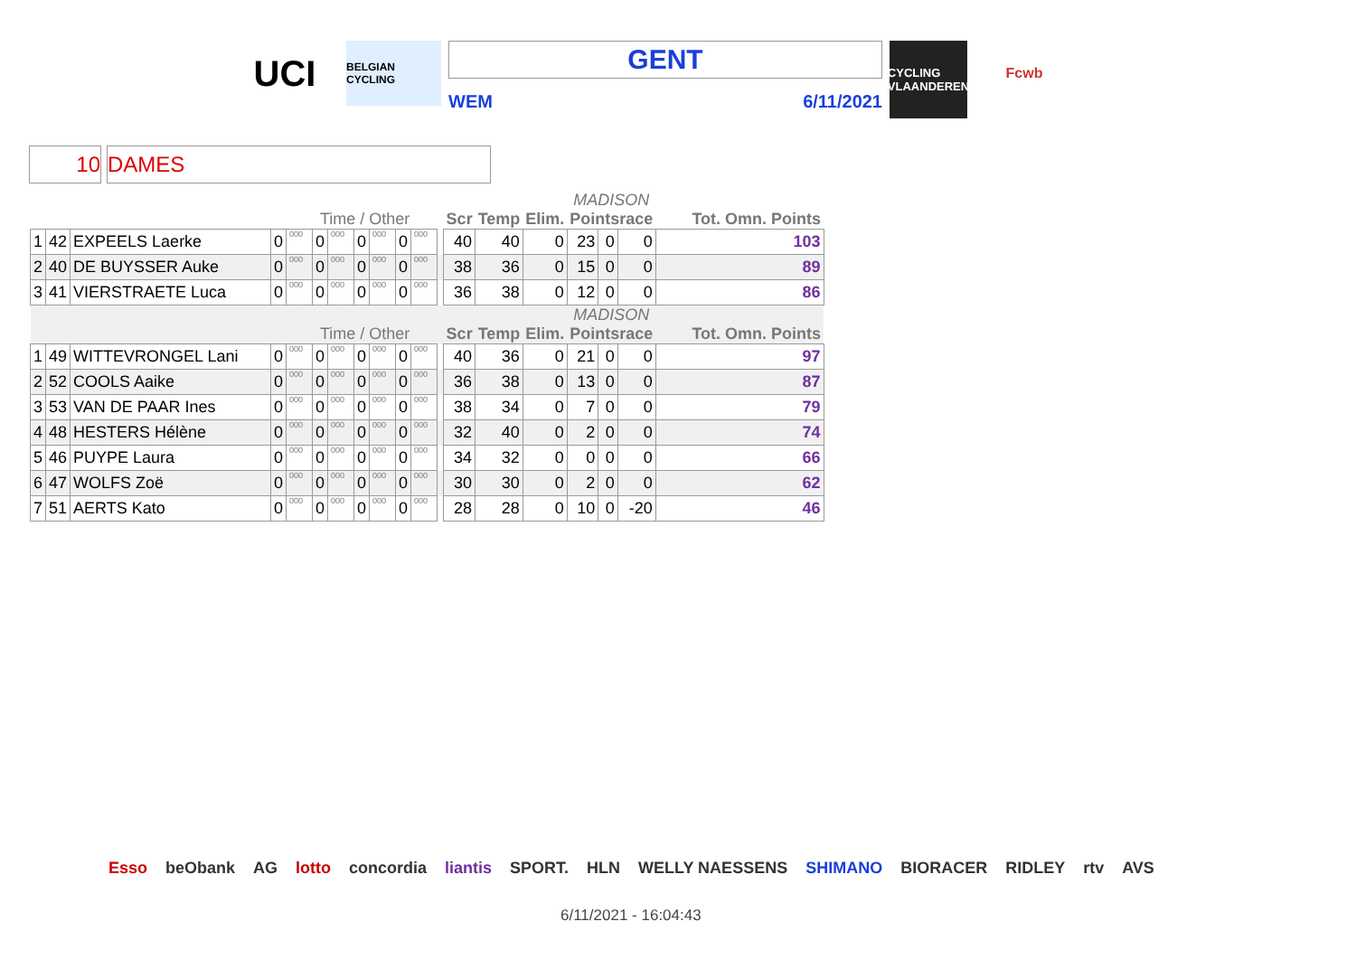UCI
BELGIAN CYCLING
GENT
WEM 6/11/2021
CYCLING VLAANDEREN
Fcwb
10 DAMES
| | | | | Time / Other | | | | | | | | Scr | Temp | Elim. | MADISON Pointsrace | | | Tot. Omn. Points |
| 1 | 42 | EXPEELS Laerke | 0 | 000 | 0 | 000 | 0 | 000 | 0 | 000 | | 40 | 40 | 0 | 23 | 0 | 0 | 103 |
| 2 | 40 | DE BUYSSER Auke | 0 | 000 | 0 | 000 | 0 | 000 | 0 | 000 | | 38 | 36 | 0 | 15 | 0 | 0 | 89 |
| 3 | 41 | VIERSTRAETE Luca | 0 | 000 | 0 | 000 | 0 | 000 | 0 | 000 | | 36 | 38 | 0 | 12 | 0 | 0 | 86 |
| | | | | Time / Other | | | | | | | | Scr | Temp | Elim. | MADISON Pointsrace | | | Tot. Omn. Points |
| 1 | 49 | WITTEVRONGEL Lani | 0 | 000 | 0 | 000 | 0 | 000 | 0 | 000 | | 40 | 36 | 0 | 21 | 0 | 0 | 97 |
| 2 | 52 | COOLS Aaike | 0 | 000 | 0 | 000 | 0 | 000 | 0 | 000 | | 36 | 38 | 0 | 13 | 0 | 0 | 87 |
| 3 | 53 | VAN DE PAAR Ines | 0 | 000 | 0 | 000 | 0 | 000 | 0 | 000 | | 38 | 34 | 0 | 7 | 0 | 0 | 79 |
| 4 | 48 | HESTERS Hélène | 0 | 000 | 0 | 000 | 0 | 000 | 0 | 000 | | 32 | 40 | 0 | 2 | 0 | 0 | 74 |
| 5 | 46 | PUYPE Laura | 0 | 000 | 0 | 000 | 0 | 000 | 0 | 000 | | 34 | 32 | 0 | 0 | 0 | 0 | 66 |
| 6 | 47 | WOLFS Zoë | 0 | 000 | 0 | 000 | 0 | 000 | 0 | 000 | | 30 | 30 | 0 | 2 | 0 | 0 | 62 |
| 7 | 51 | AERTS Kato | 0 | 000 | 0 | 000 | 0 | 000 | 0 | 000 | | 28 | 28 | 0 | 10 | 0 | -20 | 46 |
Esso beObank AG lotto concordia liantis SPORT. HLN WELLY NAESSENS SHIMANO BIORACER RIDLEY rtv AVS
6/11/2021 - 16:04:43